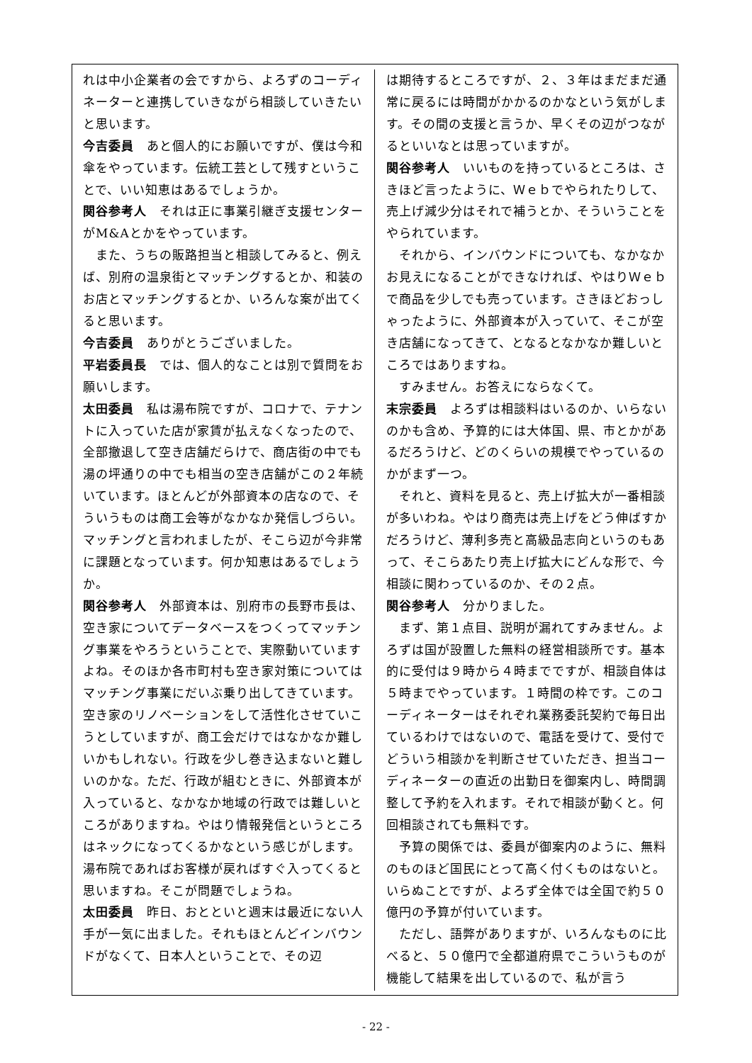れは中小企業者の会ですから、よろずのコーディネーターと連携していきながら相談していきたいと思います。
今吉委員　あと個人的にお願いですが、僕は今和傘をやっています。伝統工芸として残すということで、いい知恵はあるでしょうか。
関谷参考人　それは正に事業引継ぎ支援センターがM&Aとかをやっています。
　また、うちの販路担当と相談してみると、例えば、別府の温泉街とマッチングするとか、和装のお店とマッチングするとか、いろんな案が出てくると思います。
今吉委員　ありがとうございました。
平岩委員長　では、個人的なことは別で質問をお願いします。
太田委員　私は湯布院ですが、コロナで、テナントに入っていた店が家賃が払えなくなったので、全部撤退して空き店舗だらけで、商店街の中でも湯の坪通りの中でも相当の空き店舗がこの２年続いています。ほとんどが外部資本の店なので、そういうものは商工会等がなかなか発信しづらい。マッチングと言われましたが、そこら辺が今非常に課題となっています。何か知恵はあるでしょうか。
関谷参考人　外部資本は、別府市の長野市長は、空き家についてデータベースをつくってマッチング事業をやろうということで、実際動いていますよね。そのほか各市町村も空き家対策についてはマッチング事業にだいぶ乗り出してきています。空き家のリノベーションをして活性化させていこうとしていますが、商工会だけではなかなか難しいかもしれない。行政を少し巻き込まないと難しいのかな。ただ、行政が組むときに、外部資本が入っていると、なかなか地域の行政では難しいところがありますね。やはり情報発信というところはネックになってくるかなという感じがします。湯布院であればお客様が戻ればすぐ入ってくると思いますね。そこが問題でしょうね。
太田委員　昨日、おとといと週末は最近にない人手が一気に出ました。それもほとんどインバウンドがなくて、日本人ということで、その辺
は期待するところですが、２、３年はまだまだ通常に戻るには時間がかかるのかなという気がします。その間の支援と言うか、早くその辺がつながるといいなとは思っていますが。
関谷参考人　いいものを持っているところは、さきほど言ったように、Ｗｅｂでやられたりして、売上げ減少分はそれで補うとか、そういうことをやられています。
　それから、インバウンドについても、なかなかお見えになることができなければ、やはりＷｅｂで商品を少しでも売っています。さきほどおっしゃったように、外部資本が入っていて、そこが空き店舗になってきて、となるとなかなか難しいところではありますね。
　すみません。お答えにならなくて。
末宗委員　よろずは相談料はいるのか、いらないのかも含め、予算的には大体国、県、市とかがあるだろうけど、どのくらいの規模でやっているのかがまず一つ。
　それと、資料を見ると、売上げ拡大が一番相談が多いわね。やはり商売は売上げをどう伸ばすかだろうけど、薄利多売と高級品志向というのもあって、そこらあたり売上げ拡大にどんな形で、今相談に関わっているのか、その２点。
関谷参考人　分かりました。
　まず、第１点目、説明が漏れてすみません。よろずは国が設置した無料の経営相談所です。基本的に受付は９時から４時までですが、相談自体は５時までやっています。１時間の枠です。このコーディネーターはそれぞれ業務委託契約で毎日出ているわけではないので、電話を受けて、受付でどういう相談かを判断させていただき、担当コーディネーターの直近の出勤日を御案内し、時間調整して予約を入れます。それで相談が動くと。何回相談されても無料です。
　予算の関係では、委員が御案内のように、無料のものほど国民にとって高く付くものはないと。いらぬことですが、よろず全体では全国で約５０億円の予算が付いています。
　ただし、語弊がありますが、いろんなものに比べると、５０億円で全都道府県でこういうものが機能して結果を出しているので、私が言う
- 22 -